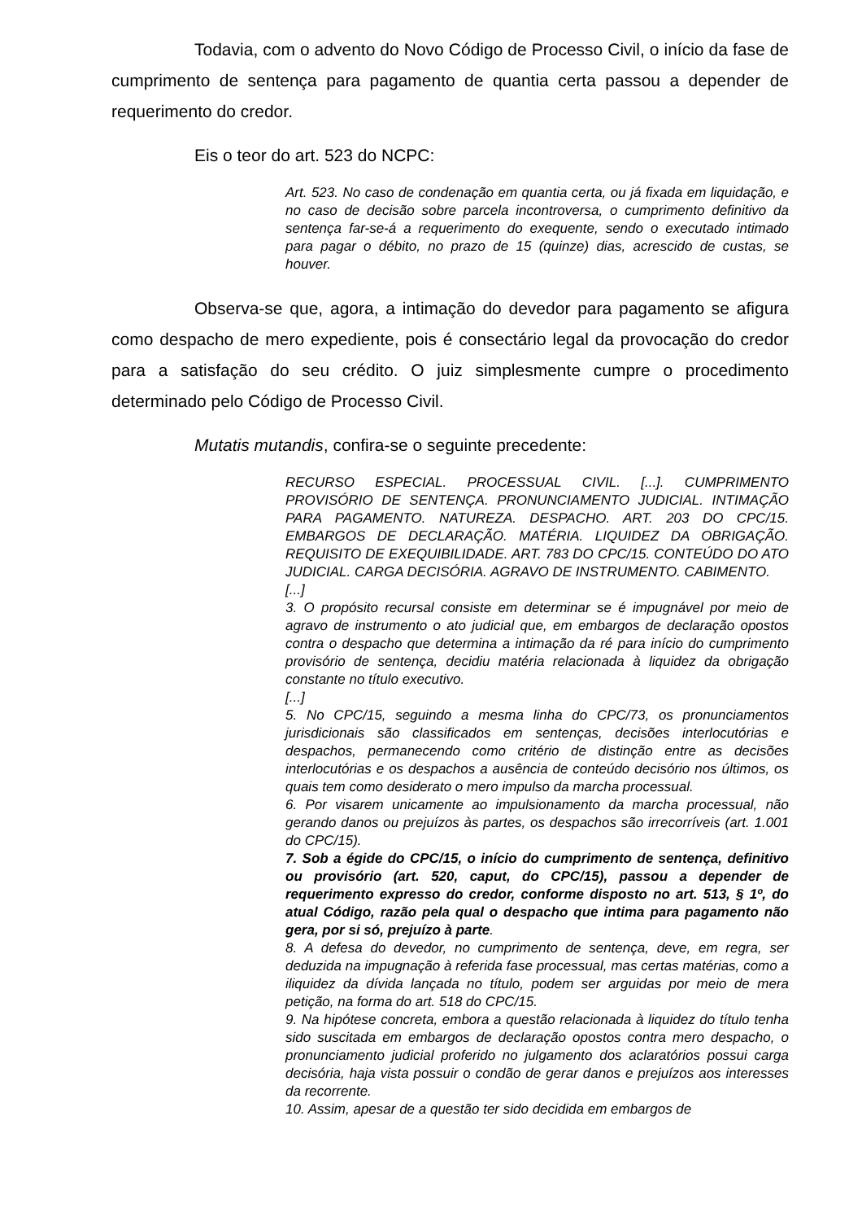Todavia, com o advento do Novo Código de Processo Civil, o início da fase de cumprimento de sentença para pagamento de quantia certa passou a depender de requerimento do credor.
Eis o teor do art. 523 do NCPC:
Art. 523. No caso de condenação em quantia certa, ou já fixada em liquidação, e no caso de decisão sobre parcela incontroversa, o cumprimento definitivo da sentença far-se-á a requerimento do exequente, sendo o executado intimado para pagar o débito, no prazo de 15 (quinze) dias, acrescido de custas, se houver.
Observa-se que, agora, a intimação do devedor para pagamento se afigura como despacho de mero expediente, pois é consectário legal da provocação do credor para a satisfação do seu crédito. O juiz simplesmente cumpre o procedimento determinado pelo Código de Processo Civil.
Mutatis mutandis, confira-se o seguinte precedente:
RECURSO ESPECIAL. PROCESSUAL CIVIL. [...]. CUMPRIMENTO PROVISÓRIO DE SENTENÇA. PRONUNCIAMENTO JUDICIAL. INTIMAÇÃO PARA PAGAMENTO. NATUREZA. DESPACHO. ART. 203 DO CPC/15. EMBARGOS DE DECLARAÇÃO. MATÉRIA. LIQUIDEZ DA OBRIGAÇÃO. REQUISITO DE EXEQUIBILIDADE. ART. 783 DO CPC/15. CONTEÚDO DO ATO JUDICIAL. CARGA DECISÓRIA. AGRAVO DE INSTRUMENTO. CABIMENTO.
[...]
3. O propósito recursal consiste em determinar se é impugnável por meio de agravo de instrumento o ato judicial que, em embargos de declaração opostos contra o despacho que determina a intimação da ré para início do cumprimento provisório de sentença, decidiu matéria relacionada à liquidez da obrigação constante no título executivo.
[...]
5. No CPC/15, seguindo a mesma linha do CPC/73, os pronunciamentos jurisdicionais são classificados em sentenças, decisões interlocutórias e despachos, permanecendo como critério de distinção entre as decisões interlocutórias e os despachos a ausência de conteúdo decisório nos últimos, os quais tem como desiderato o mero impulso da marcha processual.
6. Por visarem unicamente ao impulsionamento da marcha processual, não gerando danos ou prejuízos às partes, os despachos são irrecorríveis (art. 1.001 do CPC/15).
7. Sob a égide do CPC/15, o início do cumprimento de sentença, definitivo ou provisório (art. 520, caput, do CPC/15), passou a depender de requerimento expresso do credor, conforme disposto no art. 513, § 1º, do atual Código, razão pela qual o despacho que intima para pagamento não gera, por si só, prejuízo à parte.
8. A defesa do devedor, no cumprimento de sentença, deve, em regra, ser deduzida na impugnação à referida fase processual, mas certas matérias, como a iliquidez da dívida lançada no título, podem ser arguidas por meio de mera petição, na forma do art. 518 do CPC/15.
9. Na hipótese concreta, embora a questão relacionada à liquidez do título tenha sido suscitada em embargos de declaração opostos contra mero despacho, o pronunciamento judicial proferido no julgamento dos aclaratórios possui carga decisória, haja vista possuir o condão de gerar danos e prejuízos aos interesses da recorrente.
10. Assim, apesar de a questão ter sido decidida em embargos de